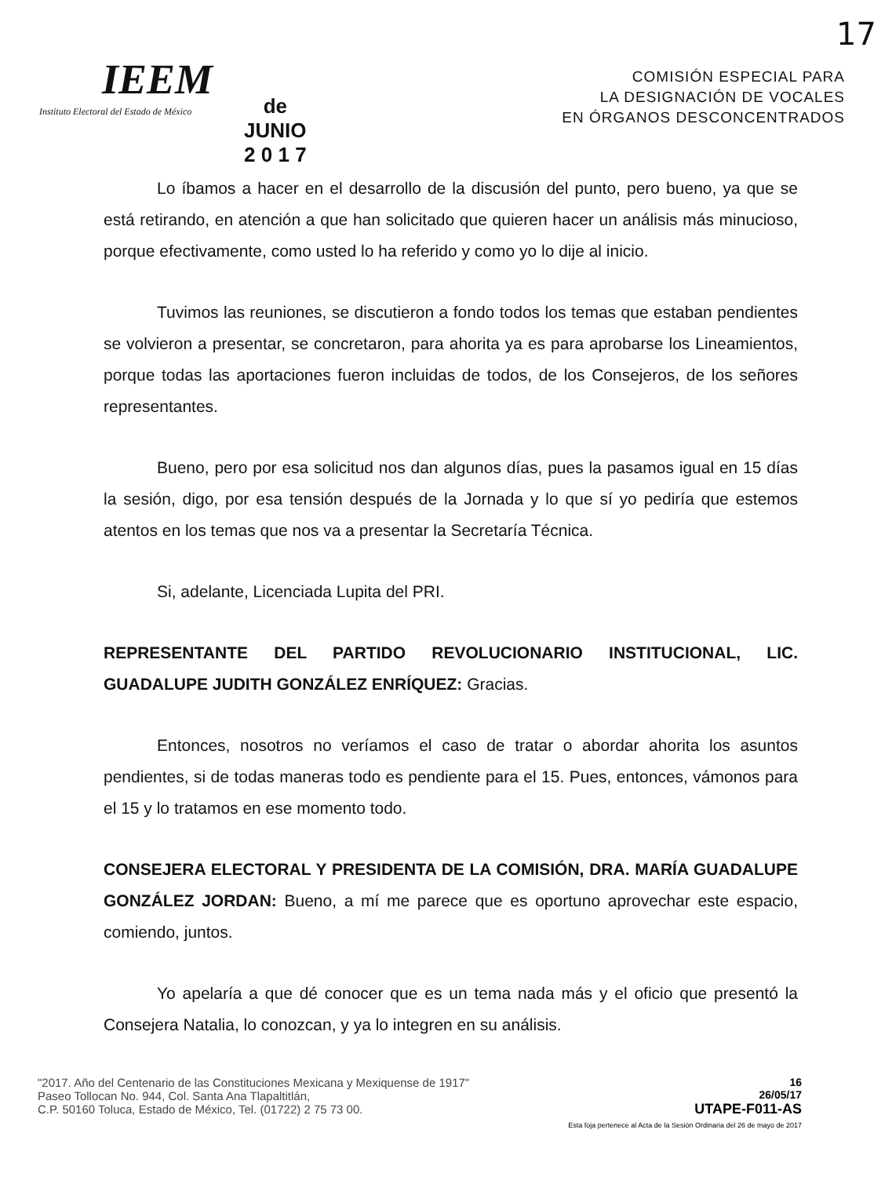17
IEEM
Instituto Electoral del Estado de México
de
JUNIO
2 0 1 7
COMISIÓN ESPECIAL PARA
LA DESIGNACIÓN DE VOCALES
EN ÓRGANOS DESCONCENTRADOS
Lo íbamos a hacer en el desarrollo de la discusión del punto, pero bueno, ya que se está retirando, en atención a que han solicitado que quieren hacer un análisis más minucioso, porque efectivamente, como usted lo ha referido y como yo lo dije al inicio.
Tuvimos las reuniones, se discutieron a fondo todos los temas que estaban pendientes se volvieron a presentar, se concretaron, para ahorita ya es para aprobarse los Lineamientos, porque todas las aportaciones fueron incluidas de todos, de los Consejeros, de los señores representantes.
Bueno, pero por esa solicitud nos dan algunos días, pues la pasamos igual en 15 días la sesión, digo, por esa tensión después de la Jornada y lo que sí yo pediría que estemos atentos en los temas que nos va a presentar la Secretaría Técnica.
Si, adelante, Licenciada Lupita del PRI.
REPRESENTANTE DEL PARTIDO REVOLUCIONARIO INSTITUCIONAL, LIC. GUADALUPE JUDITH GONZÁLEZ ENRÍQUEZ: Gracias.
Entonces, nosotros no veríamos el caso de tratar o abordar ahorita los asuntos pendientes, si de todas maneras todo es pendiente para el 15. Pues, entonces, vámonos para el 15 y lo tratamos en ese momento todo.
CONSEJERA ELECTORAL Y PRESIDENTA DE LA COMISIÓN, DRA. MARÍA GUADALUPE GONZÁLEZ JORDAN: Bueno, a mí me parece que es oportuno aprovechar este espacio, comiendo, juntos.
Yo apelaría a que dé conocer que es un tema nada más y el oficio que presentó la Consejera Natalia, lo conozcan, y ya lo integren en su análisis.
"2017. Año del Centenario de las Constituciones Mexicana y Mexiquense de 1917"
Paseo Tollocan No. 944, Col. Santa Ana Tlapaltitlán,
C.P. 50160 Toluca, Estado de México, Tel. (01722) 2 75 73 00.
16
26/05/17
UTAPE-F011-AS
Esta foja pertenece al Acta de la Sesión Ordinaria del 26 de mayo de 2017